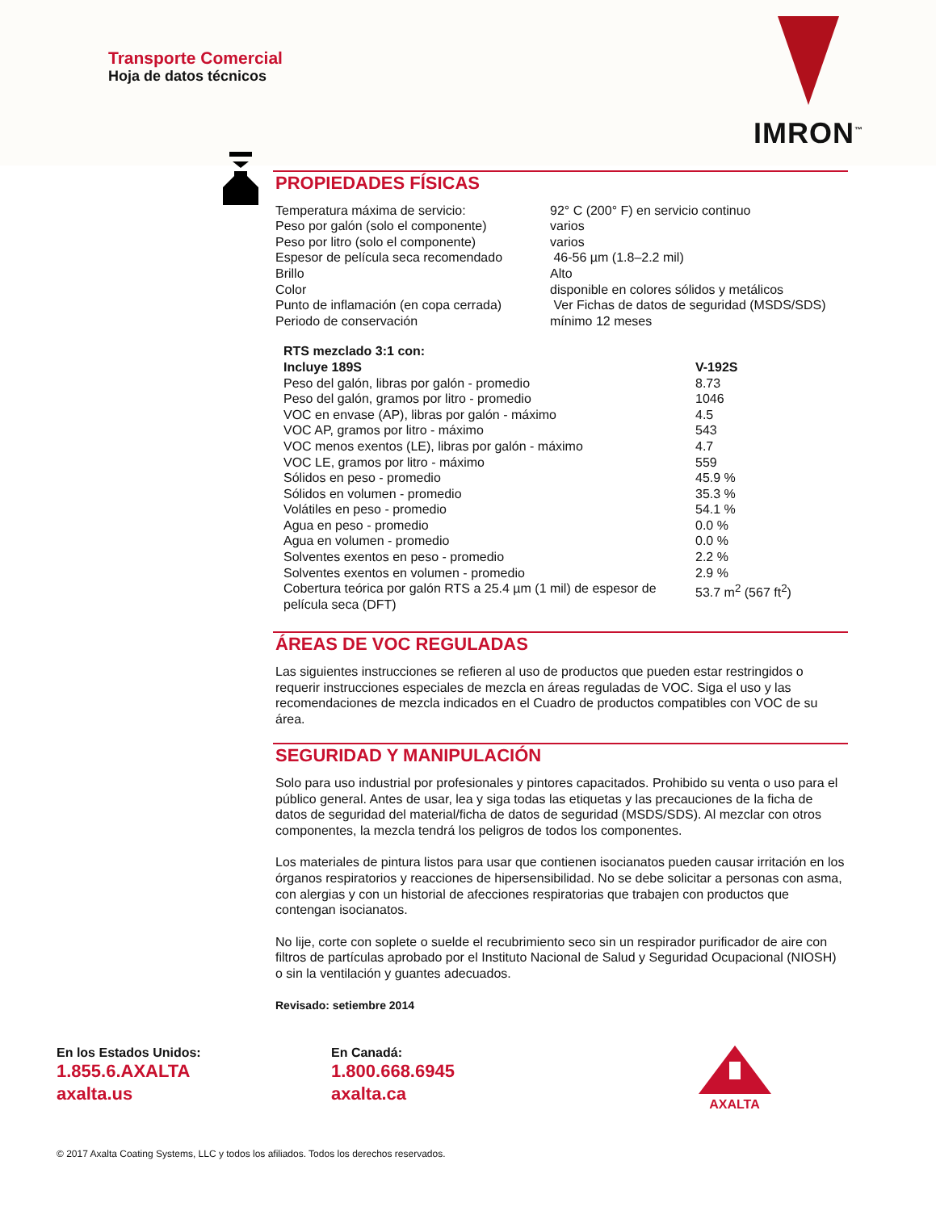Transporte Comercial
Hoja de datos técnicos
IMRON<sup>™</sup>
PROPIEDADES FÍSICAS
| Temperatura máxima de servicio: | 92° C (200° F) en servicio continuo |
| Peso por galón (solo el componente) | varios |
| Peso por litro (solo el componente) | varios |
| Espesor de película seca recomendado | 46-56 µm (1.8–2.2 mil) |
| Brillo | Alto |
| Color | disponible en colores sólidos y metálicos |
| Punto de inflamación (en copa cerrada) | Ver Fichas de datos de seguridad (MSDS/SDS) |
| Periodo de conservación | mínimo 12 meses |
| RTS mezclado 3:1 con: | |
| --- | --- |
| Incluye 189S | V-192S |
| Peso del galón, libras por galón - promedio | 8.73 |
| Peso del galón, gramos por litro - promedio | 1046 |
| VOC en envase (AP), libras por galón - máximo | 4.5 |
| VOC AP, gramos por litro - máximo | 543 |
| VOC menos exentos (LE), libras por galón - máximo | 4.7 |
| VOC LE, gramos por litro - máximo | 559 |
| Sólidos en peso - promedio | 45.9 % |
| Sólidos en volumen - promedio | 35.3 % |
| Volátiles en peso - promedio | 54.1 % |
| Agua en peso - promedio | 0.0 % |
| Agua en volumen - promedio | 0.0 % |
| Solventes exentos en peso - promedio | 2.2 % |
| Solventes exentos en volumen - promedio | 2.9 % |
| Cobertura teórica por galón RTS a 25.4 µm (1 mil) de espesor de película seca (DFT) | 53.7 m<sup>2</sup> (567 ft<sup>2</sup>) |
ÁREAS DE VOC REGULADAS
Las siguientes instrucciones se refieren al uso de productos que pueden estar restringidos o requerir instrucciones especiales de mezcla en áreas reguladas de VOC. Siga el uso y las recomendaciones de mezcla indicados en el Cuadro de productos compatibles con VOC de su área.
SEGURIDAD Y MANIPULACIÓN
Solo para uso industrial por profesionales y pintores capacitados. Prohibido su venta o uso para el público general. Antes de usar, lea y siga todas las etiquetas y las precauciones de la ficha de datos de seguridad del material/ficha de datos de seguridad (MSDS/SDS). Al mezclar con otros componentes, la mezcla tendrá los peligros de todos los componentes.
Los materiales de pintura listos para usar que contienen isocianatos pueden causar irritación en los órganos respiratorios y reacciones de hipersensibilidad. No se debe solicitar a personas con asma, con alergias y con un historial de afecciones respiratorias que trabajen con productos que contengan isocianatos.
No lije, corte con soplete o suelde el recubrimiento seco sin un respirador purificador de aire con filtros de partículas aprobado por el Instituto Nacional de Salud y Seguridad Ocupacional (NIOSH) o sin la ventilación y guantes adecuados.
Revisado: setiembre 2014
En los Estados Unidos:
1.855.6.AXALTA
axalta.us
En Canadá:
1.800.668.6945
axalta.ca
AXALTA
© 2017 Axalta Coating Systems, LLC y todos los afiliados. Todos los derechos reservados.